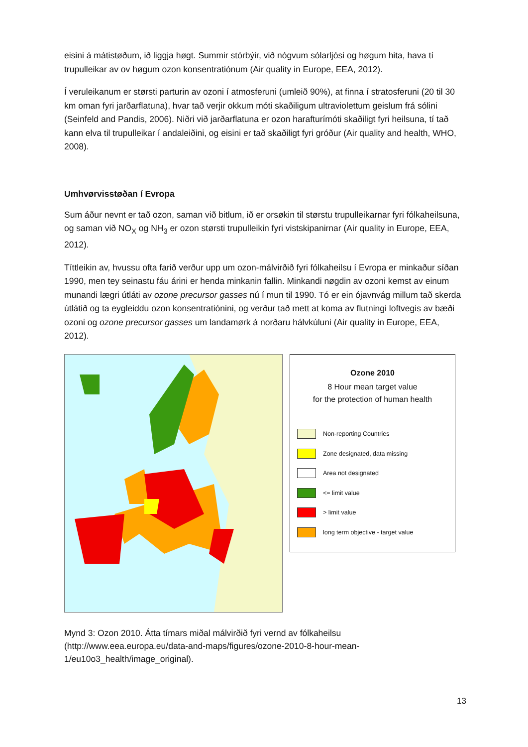eisini á mátistøðum, ið liggja høgt. Summir stórbýir, við nógvum sólarljósi og høgum hita, hava tí trupulleikar av ov høgum ozon konsentratiónum (Air quality in Europe, EEA, 2012).
Í veruleikanum er størsti parturin av ozoni í atmosferuni (umleið 90%), at finna í stratosferuni (20 til 30 km oman fyri jarðarflatuna), hvar tað verjir okkum móti skaðiligum ultraviolettum geislum frá sólini (Seinfeld and Pandis, 2006). Niðri við jarðarflatuna er ozon harafturímóti skaðiligt fyri heilsuna, tí tað kann elva til trupulleikar í andaleiðini, og eisini er tað skaðiligt fyri gróður (Air quality and health, WHO, 2008).
Umhvørvisstøðan í Evropa
Sum áður nevnt er tað ozon, saman við bitlum, ið er orsøkin til størstu trupulleikarnar fyri fólkaheilsuna, og saman við NO<sub>X</sub> og NH<sub>3</sub> er ozon størsti trupulleikin fyri vistskipanirnar (Air quality in Europe, EEA, 2012).
Títtleikin av, hvussu ofta farið verður upp um ozon-málvirðið fyri fólkaheilsu í Evropa er minkaður síðan 1990, men tey seinastu fáu árini er henda minkanin fallin. Minkandi nøgdin av ozoni kemst av einum munandi lægri útláti av ozone precursor gasses nú í mun til 1990. Tó er ein ójavnvág millum tað skerda útlátið og ta eygleiddu ozon konsentratiónini, og verður tað mett at koma av flutningi loftvegis av bæði ozoni og ozone precursor gasses um landamørk á norðaru hálvkúluni (Air quality in Europe, EEA, 2012).
Ozone 2010
8 Hour mean target value
for the protection of human health
Non-reporting Countries
Zone designated, data missing
Area not designated
<= limit value
> limit value
long term objective - target value
Mynd 3: Ozon 2010. Átta tímars miðal málvirðið fyri vernd av fólkaheilsu (http://www.eea.europa.eu/data-and-maps/figures/ozone-2010-8-hour-mean-1/eu10o3_health/image_original).
13